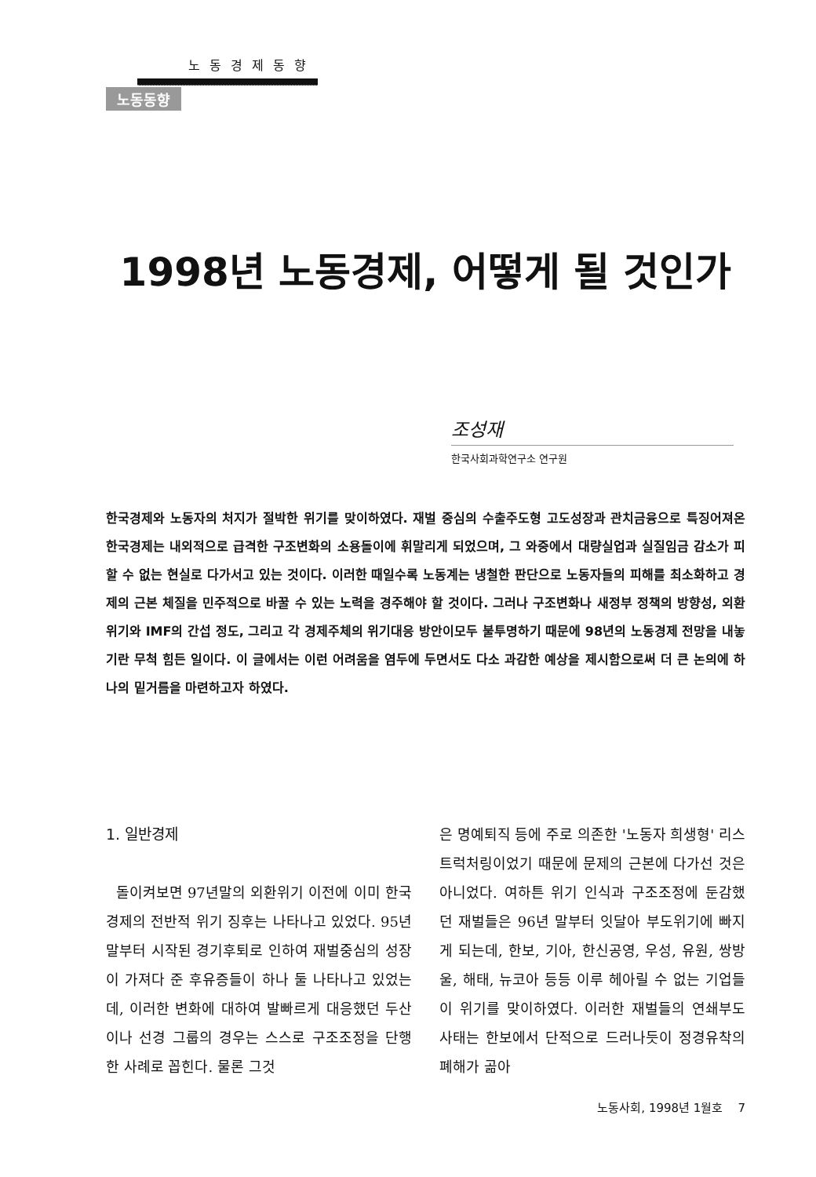노동경제동향
노동동향
1998년 노동경제, 어떻게 될 것인가
조성재
한국사회과학연구소 연구원
한국경제와 노동자의 처지가 절박한 위기를 맞이하였다. 재벌 중심의 수출주도형 고도성장과 관치금융으로 특징어져온 한국경제는 내외적으로 급격한 구조변화의 소용돌이에 휘말리게 되었으며, 그 와중에서 대량실업과 실질임금 감소가 피할 수 없는 현실로 다가서고 있는 것이다. 이러한 때일수록 노동계는 냉철한 판단으로 노동자들의 피해를 최소화하고 경제의 근본 체질을 민주적으로 바꿀 수 있는 노력을 경주해야 할 것이다. 그러나 구조변화나 새정부 정책의 방향성, 외환위기와 IMF의 간섭 정도, 그리고 각 경제주체의 위기대응 방안이모두 불투명하기 때문에 98년의 노동경제 전망을 내놓기란 무척 힘든 일이다. 이 글에서는 이런 어려움을 염두에 두면서도 다소 과감한 예상을 제시함으로써 더 큰 논의에 하나의 밑거름을 마련하고자 하였다.
1. 일반경제
돌이켜보면 97년말의 외환위기 이전에 이미 한국경제의 전반적 위기 징후는 나타나고 있었다. 95년말부터 시작된 경기후퇴로 인하여 재벌중심의 성장이 가져다 준 후유증들이 하나 둘 나타나고 있었는데, 이러한 변화에 대하여 발빠르게 대응했던 두산이나 선경 그룹의 경우는 스스로 구조조정을 단행한 사례로 꼽힌다. 물론 그것
은 명예퇴직 등에 주로 의존한 '노동자 희생형' 리스트럭처링이었기 때문에 문제의 근본에 다가선 것은 아니었다. 여하튼 위기 인식과 구조조정에 둔감했던 재벌들은 96년 말부터 잇달아 부도위기에 빠지게 되는데, 한보, 기아, 한신공영, 우성, 유원, 쌍방울, 해태, 뉴코아 등등 이루 헤아릴 수 없는 기업들이 위기를 맞이하였다. 이러한 재벌들의 연쇄부도 사태는 한보에서 단적으로 드러나듯이 정경유착의 폐해가 곪아
노동사회, 1998년 1월호 7